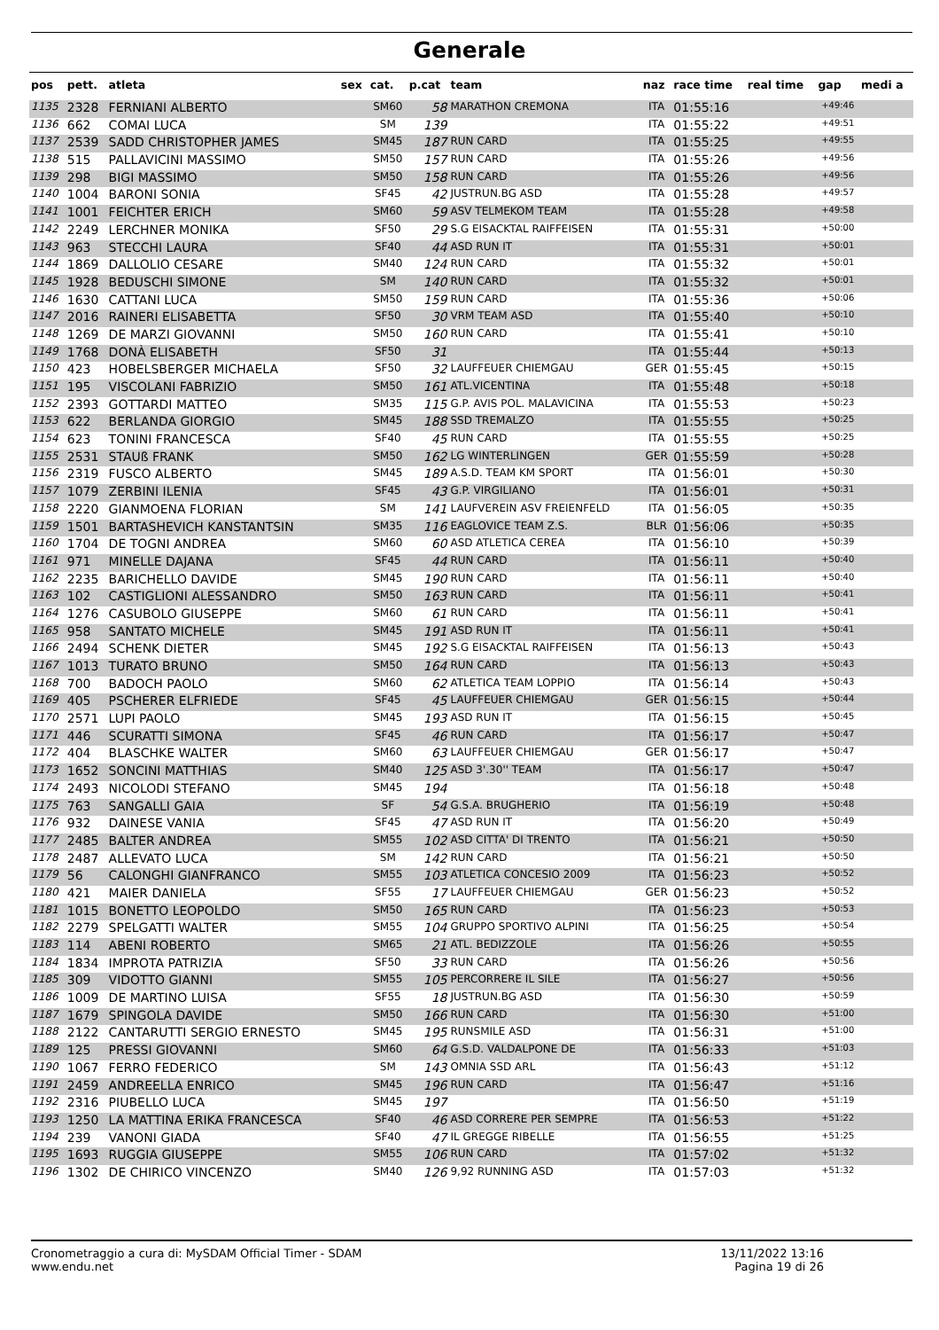Generale
| pos | pett. | atleta | sex | cat. | p.cat | team | naz | race time | real time | gap | medi a |
| --- | --- | --- | --- | --- | --- | --- | --- | --- | --- | --- | --- |
| 1135 | 2328 | FERNIANI ALBERTO | | SM60 | 58 | MARATHON CREMONA | ITA | 01:55:16 | | +49:46 | |
| 1136 | 662 | COMAI LUCA | | SM | 139 | | ITA | 01:55:22 | | +49:51 | |
| 1137 | 2539 | SADD CHRISTOPHER JAMES | | SM45 | 187 | RUN CARD | ITA | 01:55:25 | | +49:55 | |
| 1138 | 515 | PALLAVICINI MASSIMO | | SM50 | 157 | RUN CARD | ITA | 01:55:26 | | +49:56 | |
| 1139 | 298 | BIGI MASSIMO | | SM50 | 158 | RUN CARD | ITA | 01:55:26 | | +49:56 | |
| 1140 | 1004 | BARONI SONIA | | SF45 | 42 | JUSTRUN.BG ASD | ITA | 01:55:28 | | +49:57 | |
| 1141 | 1001 | FEICHTER ERICH | | SM60 | 59 | ASV TELMEKOM TEAM | ITA | 01:55:28 | | +49:58 | |
| 1142 | 2249 | LERCHNER MONIKA | | SF50 | 29 | S.G EISACKTAL RAIFFEISEN | ITA | 01:55:31 | | +50:00 | |
| 1143 | 963 | STECCHI LAURA | | SF40 | 44 | ASD RUN IT | ITA | 01:55:31 | | +50:01 | |
| 1144 | 1869 | DALLOLIO CESARE | | SM40 | 124 | RUN CARD | ITA | 01:55:32 | | +50:01 | |
| 1145 | 1928 | BEDUSCHI SIMONE | | SM | 140 | RUN CARD | ITA | 01:55:32 | | +50:01 | |
| 1146 | 1630 | CATTANI LUCA | | SM50 | 159 | RUN CARD | ITA | 01:55:36 | | +50:06 | |
| 1147 | 2016 | RAINERI ELISABETTA | | SF50 | 30 | VRM TEAM ASD | ITA | 01:55:40 | | +50:10 | |
| 1148 | 1269 | DE MARZI GIOVANNI | | SM50 | 160 | RUN CARD | ITA | 01:55:41 | | +50:10 | |
| 1149 | 1768 | DONÀ ELISABETH | | SF50 | 31 | | ITA | 01:55:44 | | +50:13 | |
| 1150 | 423 | HOBELSBERGER MICHAELA | | SF50 | 32 | LAUFFEUER CHIEMGAU | GER | 01:55:45 | | +50:15 | |
| 1151 | 195 | VISCOLANI FABRIZIO | | SM50 | 161 | ATL.VICENTINA | ITA | 01:55:48 | | +50:18 | |
| 1152 | 2393 | GOTTARDI MATTEO | | SM35 | 115 | G.P. AVIS POL. MALAVICINA | ITA | 01:55:53 | | +50:23 | |
| 1153 | 622 | BERLANDA GIORGIO | | SM45 | 188 | SSD TREMALZO | ITA | 01:55:55 | | +50:25 | |
| 1154 | 623 | TONINI FRANCESCA | | SF40 | 45 | RUN CARD | ITA | 01:55:55 | | +50:25 | |
| 1155 | 2531 | STAUß FRANK | | SM50 | 162 | LG WINTERLINGEN | GER | 01:55:59 | | +50:28 | |
| 1156 | 2319 | FUSCO ALBERTO | | SM45 | 189 | A.S.D. TEAM KM SPORT | ITA | 01:56:01 | | +50:30 | |
| 1157 | 1079 | ZERBINI ILENIA | | SF45 | 43 | G.P. VIRGILIANO | ITA | 01:56:01 | | +50:31 | |
| 1158 | 2220 | GIANMOENA FLORIAN | | SM | 141 | LAUFVEREIN ASV FREIENFELD | ITA | 01:56:05 | | +50:35 | |
| 1159 | 1501 | BARTASHEVICH KANSTANTSIN | | SM35 | 116 | EAGLOVICE TEAM Z.S. | BLR | 01:56:06 | | +50:35 | |
| 1160 | 1704 | DE TOGNI ANDREA | | SM60 | 60 | ASD ATLETICA CEREA | ITA | 01:56:10 | | +50:39 | |
| 1161 | 971 | MINELLE DAJANA | | SF45 | 44 | RUN CARD | ITA | 01:56:11 | | +50:40 | |
| 1162 | 2235 | BARICHELLO DAVIDE | | SM45 | 190 | RUN CARD | ITA | 01:56:11 | | +50:40 | |
| 1163 | 102 | CASTIGLIONI ALESSANDRO | | SM50 | 163 | RUN CARD | ITA | 01:56:11 | | +50:41 | |
| 1164 | 1276 | CASUBOLO GIUSEPPE | | SM60 | 61 | RUN CARD | ITA | 01:56:11 | | +50:41 | |
| 1165 | 958 | SANTATO MICHELE | | SM45 | 191 | ASD RUN IT | ITA | 01:56:11 | | +50:41 | |
| 1166 | 2494 | SCHENK DIETER | | SM45 | 192 | S.G EISACKTAL RAIFFEISEN | ITA | 01:56:13 | | +50:43 | |
| 1167 | 1013 | TURATO BRUNO | | SM50 | 164 | RUN CARD | ITA | 01:56:13 | | +50:43 | |
| 1168 | 700 | BADOCH PAOLO | | SM60 | 62 | ATLETICA TEAM LOPPIO | ITA | 01:56:14 | | +50:43 | |
| 1169 | 405 | PSCHERER ELFRIEDE | | SF45 | 45 | LAUFFEUER CHIEMGAU | GER | 01:56:15 | | +50:44 | |
| 1170 | 2571 | LUPI PAOLO | | SM45 | 193 | ASD RUN IT | ITA | 01:56:15 | | +50:45 | |
| 1171 | 446 | SCURATTI SIMONA | | SF45 | 46 | RUN CARD | ITA | 01:56:17 | | +50:47 | |
| 1172 | 404 | BLASCHKE WALTER | | SM60 | 63 | LAUFFEUER CHIEMGAU | GER | 01:56:17 | | +50:47 | |
| 1173 | 1652 | SONCINI MATTHIAS | | SM40 | 125 | ASD 3'.30'' TEAM | ITA | 01:56:17 | | +50:47 | |
| 1174 | 2493 | NICOLODI STEFANO | | SM45 | 194 | | ITA | 01:56:18 | | +50:48 | |
| 1175 | 763 | SANGALLI GAIA | | SF | 54 | G.S.A. BRUGHERIO | ITA | 01:56:19 | | +50:48 | |
| 1176 | 932 | DAINESE VANIA | | SF45 | 47 | ASD RUN IT | ITA | 01:56:20 | | +50:49 | |
| 1177 | 2485 | BALTER ANDREA | | SM55 | 102 | ASD CITTA' DI TRENTO | ITA | 01:56:21 | | +50:50 | |
| 1178 | 2487 | ALLEVATO LUCA | | SM | 142 | RUN CARD | ITA | 01:56:21 | | +50:50 | |
| 1179 | 56 | CALONGHI GIANFRANCO | | SM55 | 103 | ATLETICA CONCESIO 2009 | ITA | 01:56:23 | | +50:52 | |
| 1180 | 421 | MAIER DANIELA | | SF55 | 17 | LAUFFEUER CHIEMGAU | GER | 01:56:23 | | +50:52 | |
| 1181 | 1015 | BONETTO LEOPOLDO | | SM50 | 165 | RUN CARD | ITA | 01:56:23 | | +50:53 | |
| 1182 | 2279 | SPELGATTI WALTER | | SM55 | 104 | GRUPPO SPORTIVO ALPINI | ITA | 01:56:25 | | +50:54 | |
| 1183 | 114 | ABENI ROBERTO | | SM65 | 21 | ATL. BEDIZZOLE | ITA | 01:56:26 | | +50:55 | |
| 1184 | 1834 | IMPROTA PATRIZIA | | SF50 | 33 | RUN CARD | ITA | 01:56:26 | | +50:56 | |
| 1185 | 309 | VIDOTTO GIANNI | | SM55 | 105 | PERCORRERE IL SILE | ITA | 01:56:27 | | +50:56 | |
| 1186 | 1009 | DE MARTINO LUISA | | SF55 | 18 | JUSTRUN.BG ASD | ITA | 01:56:30 | | +50:59 | |
| 1187 | 1679 | SPINGOLA DAVIDE | | SM50 | 166 | RUN CARD | ITA | 01:56:30 | | +51:00 | |
| 1188 | 2122 | CANTARUTTI SERGIO ERNESTO | | SM45 | 195 | RUNSMILE ASD | ITA | 01:56:31 | | +51:00 | |
| 1189 | 125 | PRESSI GIOVANNI | | SM60 | 64 | G.S.D. VALDALPONE DE | ITA | 01:56:33 | | +51:03 | |
| 1190 | 1067 | FERRO FEDERICO | | SM | 143 | OMNIA SSD ARL | ITA | 01:56:43 | | +51:12 | |
| 1191 | 2459 | ANDREELLA ENRICO | | SM45 | 196 | RUN CARD | ITA | 01:56:47 | | +51:16 | |
| 1192 | 2316 | PIUBELLO LUCA | | SM45 | 197 | | ITA | 01:56:50 | | +51:19 | |
| 1193 | 1250 | LA MATTINA ERIKA FRANCESCA | | SF40 | 46 | ASD CORRERE PER SEMPRE | ITA | 01:56:53 | | +51:22 | |
| 1194 | 239 | VANONI GIADA | | SF40 | 47 | IL GREGGE RIBELLE | ITA | 01:56:55 | | +51:25 | |
| 1195 | 1693 | RUGGIA GIUSEPPE | | SM55 | 106 | RUN CARD | ITA | 01:57:02 | | +51:32 | |
| 1196 | 1302 | DE CHIRICO VINCENZO | | SM40 | 126 | 9,92 RUNNING ASD | ITA | 01:57:03 | | +51:32 | |
Cronometraggio a cura di: MySDAM Official Timer - SDAM
www.endu.net
13/11/2022 13:16
Pagina 19 di 26